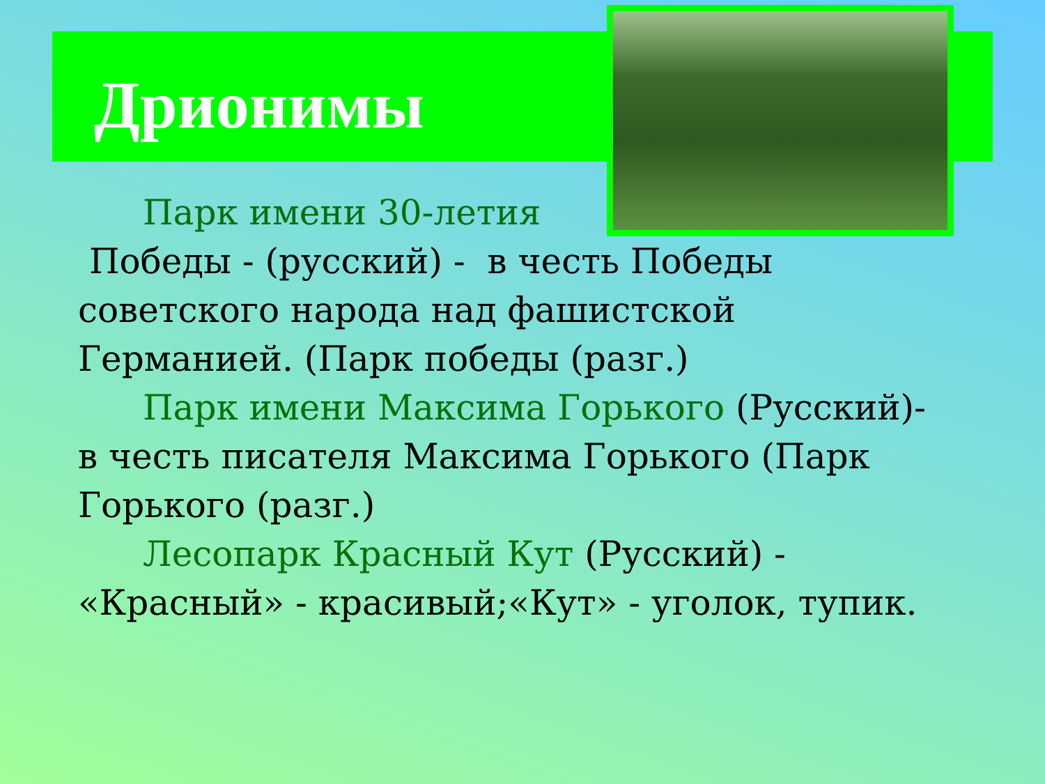Дрионимы
Парк имени 30-летия
Победы - (русский) - в честь Победы советского народа над фашистской Германией. (Парк победы (разг.)
Парк имени Максима Горького (Русский)- в честь писателя Максима Горького (Парк Горького (разг.)
Лесопарк Красный Кут (Русский) - «Красный» - красивый;«Кут» - уголок, тупик.